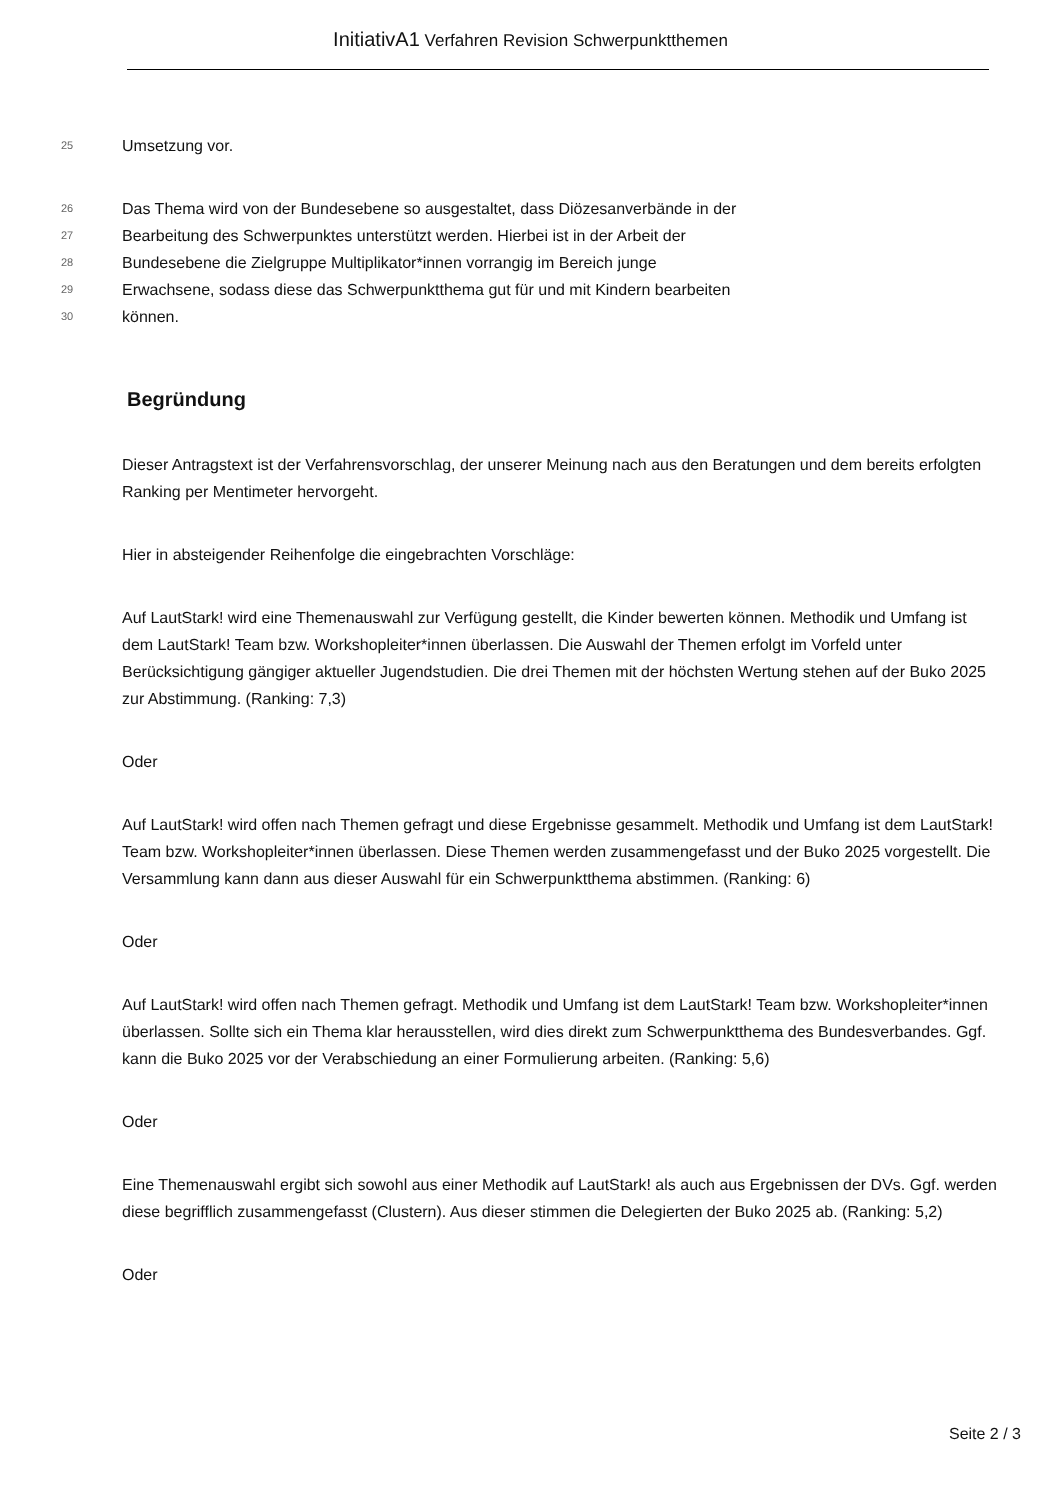InitiativA1 Verfahren Revision Schwerpunktthemen
25 Umsetzung vor.
26 Das Thema wird von der Bundesebene so ausgestaltet, dass Diözesanverbände in der
27 Bearbeitung des Schwerpunktes unterstützt werden. Hierbei ist in der Arbeit der
28 Bundesebene die Zielgruppe Multiplikator*innen vorrangig im Bereich junge
29 Erwachsene, sodass diese das Schwerpunktthema gut für und mit Kindern bearbeiten
30 können.
Begründung
Dieser Antragstext ist der Verfahrensvorschlag, der unserer Meinung nach aus den Beratungen und dem bereits erfolgten Ranking per Mentimeter hervorgeht.
Hier in absteigender Reihenfolge die eingebrachten Vorschläge:
Auf LautStark! wird eine Themenauswahl zur Verfügung gestellt, die Kinder bewerten können. Methodik und Umfang ist dem LautStark! Team bzw. Workshopleiter*innen überlassen. Die Auswahl der Themen erfolgt im Vorfeld unter Berücksichtigung gängiger aktueller Jugendstudien. Die drei Themen mit der höchsten Wertung stehen auf der Buko 2025 zur Abstimmung. (Ranking: 7,3)
Oder
Auf LautStark! wird offen nach Themen gefragt und diese Ergebnisse gesammelt. Methodik und Umfang ist dem LautStark! Team bzw. Workshopleiter*innen überlassen. Diese Themen werden zusammengefasst und der Buko 2025 vorgestellt. Die Versammlung kann dann aus dieser Auswahl für ein Schwerpunktthema abstimmen. (Ranking: 6)
Oder
Auf LautStark! wird offen nach Themen gefragt. Methodik und Umfang ist dem LautStark! Team bzw. Workshopleiter*innen überlassen. Sollte sich ein Thema klar herausstellen, wird dies direkt zum Schwerpunktthema des Bundesverbandes. Ggf. kann die Buko 2025 vor der Verabschiedung an einer Formulierung arbeiten. (Ranking: 5,6)
Oder
Eine Themenauswahl ergibt sich sowohl aus einer Methodik auf LautStark! als auch aus Ergebnissen der DVs. Ggf. werden diese begrifflich zusammengefasst (Clustern). Aus dieser stimmen die Delegierten der Buko 2025 ab. (Ranking: 5,2)
Oder
Seite 2 / 3